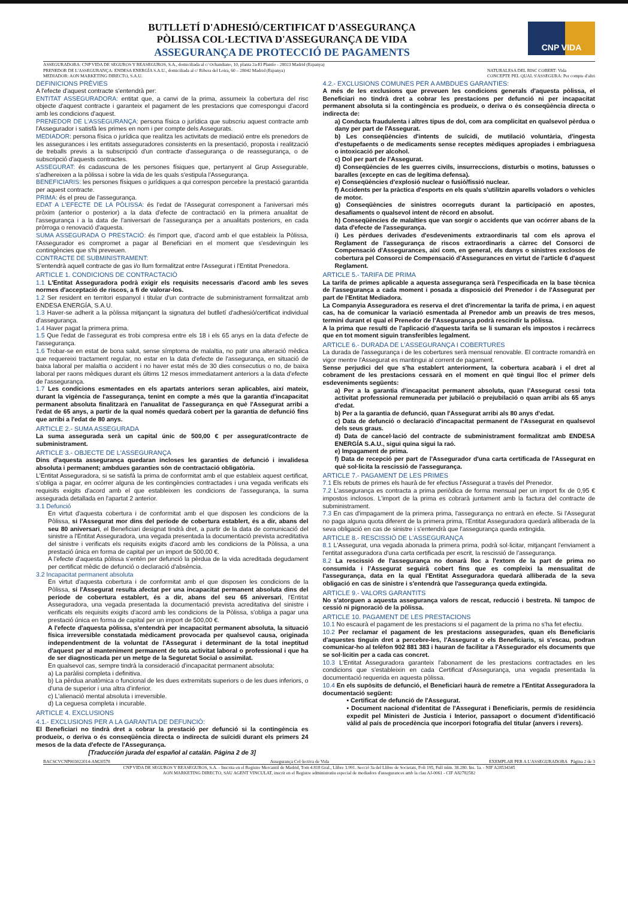BUTLLETÍ D'ADHESIÓ/CERTIFICAT D'ASSEGURANÇA
PÒLISSA COL·LECTIVA D'ASSEGURANÇA DE VIDA
ASSEGURANÇA DE PROTECCIÓ DE PAGAMENTS
CNP VIDA
ASSEGURADORA: CNP VIDA DE SEGUROS Y REASEGUROS, S.A., domiciliada al c/ Ochandiano, 10, planta 2a-El Plantío - 28023 Madrid (Espanya)
PRENEDOR DE L'ASSEGURANÇA: ENDESA ENERGÍA S.A.U., domiciliada al c/ Ribera del Loira, 60 – 28042 Madrid (Espanya)
MEDIADOR: AON MARKETING DIRECTO, S.A.U.
NATURALESA DEL RISC COBERT: Vida
CONCEPTE PEL QUAL S'ASSEGURA: Per compte d'altri
DEFINICIONS PRÈVIES
A l'efecte d'aquest contracte s'entendrà per:
ENTITAT ASSEGURADORA: entitat que, a canvi de la prima, assumeix la cobertura del risc objecte d'aquest contracte i garanteix el pagament de les prestacions que correspongui d'acord amb les condicions d'aquest.
PRENEDOR DE L'ASSEGURANÇA: persona física o jurídica que subscriu aquest contracte amb l'Assegurador i satisfà les primes en nom i per compte dels Assegurats.
MEDIADOR: persona física o jurídica que realitza les activitats de mediació entre els prenedors de les assegurances i les entitats asseguradores consistents en la presentació, proposta i realització de treballs previs a la subscripció d'un contracte d'assegurança o de reassegurança, o de subscripció d'aquests contractes.
ASSEGURAT: és cadascuna de les persones físiques que, pertanyent al Grup Assegurable, s'adhereixen a la pòlissa i sobre la vida de les quals s'estipula l'Assegurança.
BENEFICIARIS: les persones físiques o jurídiques a qui correspon percebre la prestació garantida per aquest contracte.
PRIMA: és el preu de l'assegurança.
EDAT A L'EFECTE DE LA PÒLISSA: és l'edat de l'Assegurat corresponent a l'aniversari més pròxim (anterior o posterior) a la data d'efecte de contractació en la primera anualitat de l'assegurança i a la data de l'aniversari de l'assegurança per a anualitats posteriors, en cada pròrroga o renovació d'aquesta.
SUMA ASSEGURADA O PRESTACIÓ: és l'import que, d'acord amb el que estableix la Pòlissa, l'Assegurador es compromet a pagar al Beneficiari en el moment que s'esdevinguin les contingències que s'hi preveuen.
CONTRACTE DE SUBMINISTRAMENT:
S'entendrà aquell contracte de gas i/o llum formalitzat entre l'Assegurat i l'Entitat Prenedora.
ARTICLE 1. CONDICIONS DE CONTRACTACIÓ
1.1 L'Entitat Asseguradora podrà exigir els requisits necessaris d'acord amb les seves normes d'acceptació de riscos, a fi de valorar-los.
1.2 Ser resident en territori espanyol i titular d'un contracte de subministrament formalitzat amb ENDESA ENERGÍA, S.A.U.
1.3 Haver-se adherit a la pòlissa mitjançant la signatura del butlletí d'adhesió/certificat individual d'assegurança.
1.4 Haver pagat la primera prima.
1.5 Que l'edat de l'assegurat es trobi compresa entre els 18 i els 65 anys en la data d'efecte de l'assegurança.
1.6 Trobar-se en estat de bona salut, sense símptoma de malaltia, no patir una alteració mèdica que requereixi tractament regular, no estar en la data d'efecte de l'assegurança, en situació de baixa laboral per malaltia o accident i no haver estat més de 30 dies consecutius o no, de baixa laboral per raons mèdiques durant els últims 12 mesos immediatament anteriors a la data d'efecte de l'assegurança.
1.7 Les condicions esmentades en els apartats anteriors seran aplicables, així mateix, durant la vigència de l'assegurança, tenint en compte a més que la garantia d'incapacitat permanent absoluta finalitzarà en l'anualitat de l'assegurança en què l'Assegurat arribi a l'edat de 65 anys, a partir de la qual només quedarà cobert per la garantia de defunció fins que arribi a l'edat de 80 anys.
ARTICLE 2.- SUMA ASSEGURADA
La suma assegurada serà un capital únic de 500,00 € per assegurat/contracte de subministrament.
ARTICLE 3.- OBJECTE DE L'ASSEGURANÇA
Dins d'aquesta assegurança quedaran incloses les garanties de defunció i invalidesa absoluta i permanent; ambdues garanties són de contractació obligatòria.
L'Entitat Asseguradora, si se satisfà la prima de conformitat amb el que estableix aquest certificat, s'obliga a pagar, en ocórrer alguna de les contingències contractades i una vegada verificats els requisits exigits d'acord amb el que estableixen les condicions de l'assegurança, la suma assegurada detallada en l'apartat 2 anterior.
3.1 Defunció
En virtut d'aquesta cobertura i de conformitat amb el que disposen les condicions de la Pòlissa, si l'Assegurat mor dins del període de cobertura establert, és a dir, abans del seu 80 aniversari, el Beneficiari designat tindrà dret, a partir de la data de comunicació del sinistre a l'Entitat Asseguradora, una vegada presentada la documentació prevista acreditativa del sinistre i verificats els requisits exigits d'acord amb les condicions de la Pòlissa, a una prestació única en forma de capital per un import de 500,00 €.
A l'efecte d'aquesta pòlissa s'entén per defunció la pèrdua de la vida acreditada degudament per certificat mèdic de defunció o declaració d'absència.
3.2 Incapacitat permanent absoluta
En virtut d'aquesta cobertura i de conformitat amb el que disposen les condicions de la Pòlissa, si l'Assegurat resulta afectat per una incapacitat permanent absoluta dins del període de cobertura establert, és a dir, abans del seu 65 aniversari, l'Entitat Asseguradora, una vegada presentada la documentació prevista acreditativa del sinistre i verificats els requisits exigits d'acord amb les condicions de la Pòlissa, s'obliga a pagar una prestació única en forma de capital per un import de 500,00 €.
A l'efecte d'aquesta pòlissa, s'entendrà per incapacitat permanent absoluta, la situació física irreversible constatada mèdicament provocada per qualsevol causa, originada independentment de la voluntat de l'Assegurat i determinant de la total ineptitud d'aquest per al manteniment permanent de tota activitat laboral o professional i que ha de ser diagnosticada per un metge de la Seguretat Social o assimilat.
En qualsevol cas, sempre tindrà la consideració d'incapacitat permanent absoluta:
a) La paràlisi completa i definitiva.
b) La pèrdua anatòmica o funcional de les dues extremitats superiors o de les dues inferiors, o d'una de superior i una altra d'inferior.
c) L'alienació mental absoluta i irreversible.
d) La ceguesa completa i incurable.
ARTICLE 4. EXCLUSIONS
4.1.- EXCLUSIONS PER A LA GARANTIA DE DEFUNCIÓ:
El Beneficiari no tindrà dret a cobrar la prestació per defunció si la contingència es produeix, o deriva o és conseqüència directa o indirecta de suïcidi durant els primers 24 mesos de la data d'efecte de l'Assegurança.
[Traducción jurada del español al catalán. Página 2 de 3]
4.2.- EXCLUSIONS COMUNES PER A AMBDUES GARANTIES:
A més de les exclusions que preveuen les condicions generals d'aquesta pòlissa, el Beneficiari no tindrà dret a cobrar les prestacions per defunció ni per incapacitat permanent absoluta si la contingència es produeix, o deriva o és conseqüència directa o indirecta de:
a) Conducta fraudulenta i altres tipus de dol, com ara complicitat en qualsevol pèrdua o dany per part de l'Assegurat.
b) Les conseqüències d'intents de suïcidi, de mutilació voluntària, d'ingesta d'estupefaents o de medicaments sense receptes mèdiques apropiades i embriaguesa o intoxicació per alcohol.
c) Dol per part de l'Assegurat.
d) Conseqüències de les guerres civils, insurreccions, disturbis o motins, batusses o baralles (excepte en cas de legítima defensa).
e) Conseqüències d'explosió nuclear o fusió/fissió nuclear.
f) Accidents per la pràctica d'esports en els quals s'utilitzin aparells voladors o vehicles de motor.
g) Conseqüències de sinistres ocorreguts durant la participació en apostes, desafiaments o qualsevol intent de rècord en absolut.
h) Conseqüències de malalties que van sorgir o accidents que van ocórrer abans de la data d'efecte de l'assegurança.
i) Les pèrdues derivades d'esdeveniments extraordinaris tal com els aprova el Reglament de l'assegurança de riscos extraordinaris a càrrec del Consorci de Compensació d'Assegurances, així com, en general, els danys o sinistres exclosos de cobertura pel Consorci de Compensació d'Assegurances en virtut de l'article 6 d'aquest Reglament.
ARTICLE 5.- TARIFA DE PRIMA
La tarifa de primes aplicable a aquesta assegurança serà l'especificada en la base tècnica de l'assegurança a cada moment i posada a disposició del Prenedor i de l'Assegurat per part de l'Entitat Mediadora.
La Companyia Asseguradora es reserva el dret d'incrementar la tarifa de prima, i en aquest cas, ha de comunicar la variació esmentada al Prenedor amb un preavís de tres mesos, termini durant el qual el Prenedor de l'Assegurança podrà rescindir la pòlissa.
A la prima que resulti de l'aplicació d'aquesta tarifa se li sumaran els impostos i recàrrecs que en tot moment siguin transferibles legalment.
ARTICLE 6.- DURADA DE L'ASSEGURANÇA I COBERTURES
La durada de l'assegurança i de les cobertures serà mensual renovable. El contracte romandrà en vigor mentre l'Assegurat es mantingui al corrent de pagament.
Sense perjudici del que s'ha establert anteriorment, la cobertura acabarà i el dret al cobrament de les prestacions cessarà en el moment en què tingui lloc el primer dels esdeveniments següents:
a) Per a la garantia d'incapacitat permanent absoluta, quan l'Assegurat cessi tota activitat professional remunerada per jubilació o prejubilació o quan arribi als 65 anys d'edat.
b) Per a la garantia de defunció, quan l'Assegurat arribi als 80 anys d'edat.
c) Data de defunció o declaració d'incapacitat permanent de l'Assegurat en qualsevol dels seus graus.
d) Data de cancel·lació del contracte de subministrament formalitzat amb ENDESA ENERGÍA S.A.U., sigui quina sigui la raó.
e) Impagament de prima.
f) Data de recepció per part de l'Assegurador d'una carta certificada de l'Assegurat en què sol·licita la rescissió de l'assegurança.
ARTICLE 7.- PAGAMENT DE LES PRIMES
7.1 Els rebuts de primes els haurà de fer efectius l'Assegurat a través del Prenedor.
7.2 L'assegurança es contracta a prima periòdica de forma mensual per un import fix de 0,95 € impostos inclosos. L'import de la prima es cobrarà juntament amb la factura del contracte de subministrament.
7.3 En cas d'impagament de la primera prima, l'assegurança no entrarà en efecte. Si l'Assegurat no paga alguna quota diferent de la primera prima, l'Entitat Asseguradora quedarà alliberada de la seva obligació en cas de sinistre i s'entendrà que l'assegurança queda extingida.
ARTICLE 8.- RESCISSIÓ DE L'ASSEGURANÇA
8.1 L'Assegurat, una vegada abonada la primera prima, podrà sol·licitar, mitjançant l'enviament a l'entitat asseguradora d'una carta certificada per escrit, la rescissió de l'assegurança.
8.2 La rescissió de l'assegurança no donarà lloc a l'extorn de la part de prima no consumida i l'Assegurat seguirà cobert fins que es compleixi la mensualitat de l'assegurança, data en la qual l'Entitat Asseguradora quedarà alliberada de la seva obligació en cas de sinistre i s'entendrà que l'assegurança queda extingida.
ARTICLE 9.- VALORS GARANTITS
No s'atorguen a aquesta assegurança valors de rescat, reducció i bestreta. Ni tampoc de cessió ni pignoració de la pòlissa.
ARTICLE 10. PAGAMENT DE LES PRESTACIONS
10.1 No escaurà el pagament de les prestacions si el pagament de la prima no s'ha fet efectiu.
10.2 Per reclamar el pagament de les prestacions assegurades, quan els Beneficiaris d'aquestes tinguin dret a percebre-les, l'Assegurat o els Beneficiaris, si s'escau, podran comunicar-ho al telèfon 902 881 383 i hauran de facilitar a l'Assegurador els documents que se sol·licitin per a cada cas concret.
10.3 L'Entitat Asseguradora garanteix l'abonament de les prestacions contractades en les condicions que s'estableixin en cada Certificat d'Assegurança, una vegada presentada la documentació requerida en aquesta pòlissa.
10.4 En els supòsits de defunció, el Beneficiari haurà de remetre a l'Entitat Asseguradora la documentació següent:
• Certificat de defunció de l'Assegurat.
• Document nacional d'identitat de l'Assegurat i Beneficiaris, permís de residència expedit pel Ministeri de Justícia i Interior, passaport o document d'identificació vàlid al país de procedència que incorpori fotografia del titular (anvers i revers).
BACSCVCNP003022014-AM20578 Assegurança Col·lectiva de Vida EXEMPLAR PER A L'ASSEGURADORA Pàgina 2 de 3
CNP VIDA DE SEGUROS Y REASEGUROS, S.A. - Inscrita en el Registre Mercantil de Madrid, Tom 4.818 Gral., Llibre 3.991. Secció 3a del Llibre de Societats, Foli 195, Full núm. 38.280. Ins. 1a. - NIF A28534345
AON MARKETING DIRECTO, SAU AGENT VINCULAT, inscrit en el Registre administratiu especial de mediadors d'assegurances amb la clau AJ-0061 - CIF A82782582